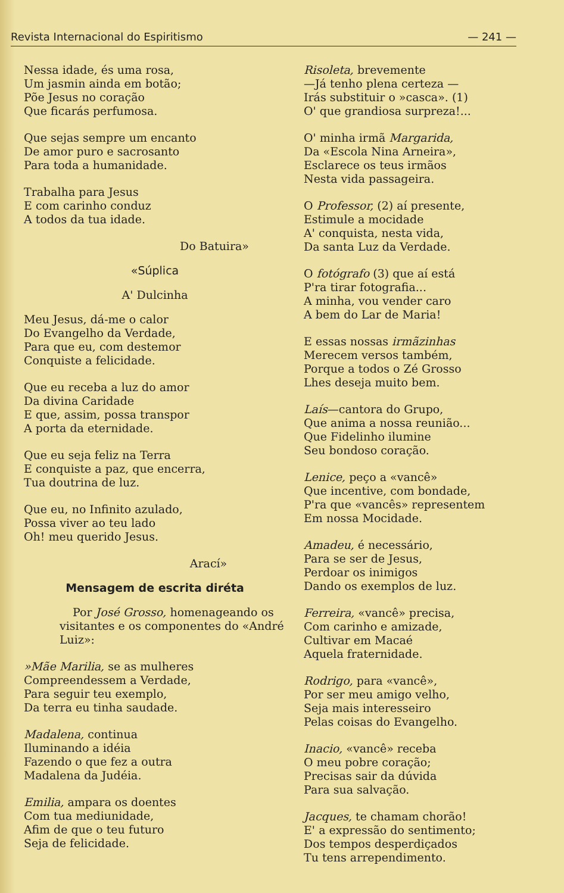Revista Internacional do Espiritismo — 241 —
Nessa idade, és uma rosa,
Um jasmin ainda em botão;
Põe Jesus no coração
Que ficarás perfumosa.
Que sejas sempre um encanto
De amor puro e sacrosanto
Para toda a humanidade.
Trabalha para Jesus
E com carinho conduz
A todos da tua idade.
Do Batuira»
«Súplica
A' Dulcinha
Meu Jesus, dá-me o calor
Do Evangelho da Verdade,
Para que eu, com destemor
Conquiste a felicidade.
Que eu receba a luz do amor
Da divina Caridade
E que, assim, possa transpor
A porta da eternidade.
Que eu seja feliz na Terra
E conquiste a paz, que encerra,
Tua doutrina de luz.
Que eu, no Infinito azulado,
Possa viver ao teu lado
Oh! meu querido Jesus.
Arací»
Mensagem de escrita diréta
Por José Grosso, homenageando os visitantes e os componentes do «André Luiz»:
»Mãe Marilia, se as mulheres
Compreendessem a Verdade,
Para seguir teu exemplo,
Da terra eu tinha saudade.
Madalena, continua
Iluminando a idéia
Fazendo o que fez a outra
Madalena da Judéia.
Emilia, ampara os doentes
Com tua mediunidade,
Afim de que o teu futuro
Seja de felicidade.
Risoleta, brevemente
—Já tenho plena certeza —
Irás substituir o »casca». (1)
O' que grandiosa surpreza!...
O' minha irmã Margarida,
Da «Escola Nina Arneira»,
Esclarece os teus irmãos
Nesta vida passageira.
O Professor, (2) aí presente,
Estimule a mocidade
A' conquista, nesta vida,
Da santa Luz da Verdade.
O fotógrafo (3) que aí está
P'ra tirar fotografia...
A minha, vou vender caro
A bem do Lar de Maria!
E essas nossas irmãzinhas
Merecem versos também,
Porque a todos o Zé Grosso
Lhes deseja muito bem.
Laís—cantora do Grupo,
Que anima a nossa reunião...
Que Fidelinho ilumine
Seu bondoso coração.
Lenice, peço a «vancê»
Que incentive, com bondade,
P'ra que «vancês» representem
Em nossa Mocidade.
Amadeu, é necessário,
Para se ser de Jesus,
Perdoar os inimigos
Dando os exemplos de luz.
Ferreira, «vancê» precisa,
Com carinho e amizade,
Cultivar em Macaé
Aquela fraternidade.
Rodrigo, para «vancê»,
Por ser meu amigo velho,
Seja mais interesseiro
Pelas coisas do Evangelho.
Inacio, «vancê» receba
O meu pobre coração;
Precisas sair da dúvida
Para sua salvação.
Jacques, te chamam chorão!
E' a expressão do sentimento;
Dos tempos desperdiçados
Tu tens arrependimento.